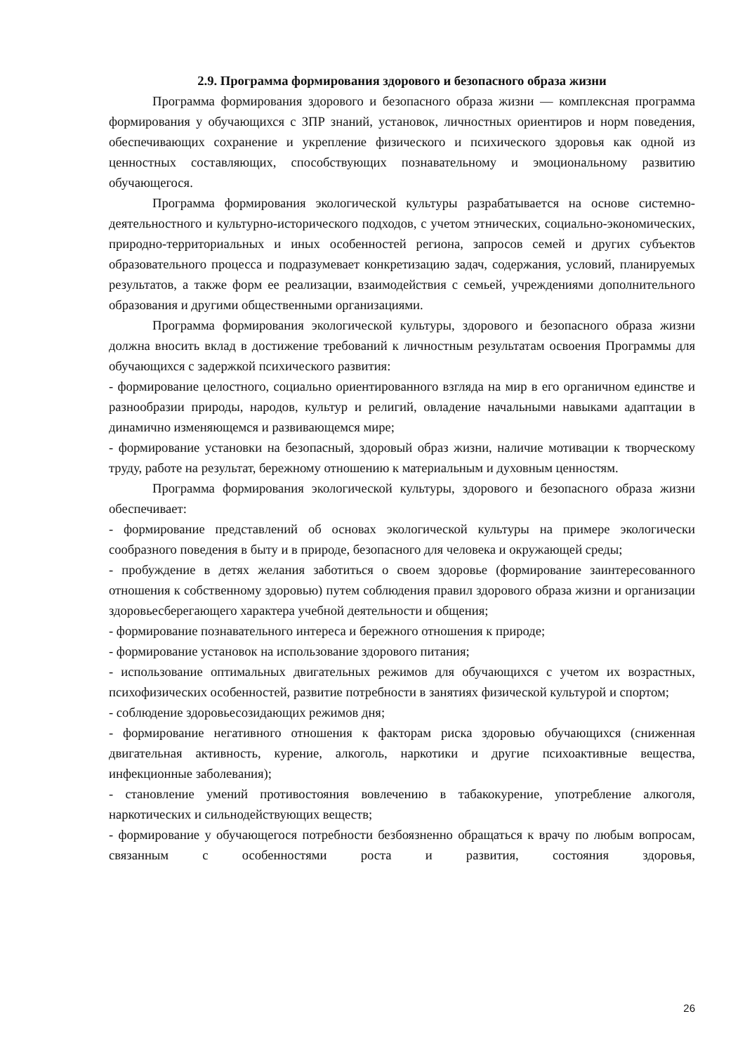2.9. Программа формирования здорового и безопасного образа жизни
Программа формирования здорового и безопасного образа жизни — комплексная программа формирования у обучающихся с ЗПР знаний, установок, личностных ориентиров и норм поведения, обеспечивающих сохранение и укрепление физического и психического здоровья как одной из ценностных составляющих, способствующих познавательному и эмоциональному развитию обучающегося.
Программа формирования экологической культуры разрабатывается на основе системно-деятельностного и культурно-исторического подходов, с учетом этнических, социально-экономических, природно-территориальных и иных особенностей региона, запросов семей и других субъектов образовательного процесса и подразумевает конкретизацию задач, содержания, условий, планируемых результатов, а также форм ее реализации, взаимодействия с семьей, учреждениями дополнительного образования и другими общественными организациями.
Программа формирования экологической культуры, здорового и безопасного образа жизни должна вносить вклад в достижение требований к личностным результатам освоения Программы для обучающихся с задержкой психического развития:
- формирование целостного, социально ориентированного взгляда на мир в его органичном единстве и разнообразии природы, народов, культур и религий, овладение начальными навыками адаптации в динамично изменяющемся и развивающемся мире;
- формирование установки на безопасный, здоровый образ жизни, наличие мотивации к творческому труду, работе на результат, бережному отношению к материальным и духовным ценностям.
Программа формирования экологической культуры, здорового и безопасного образа жизни обеспечивает:
- формирование представлений об основах экологической культуры на примере экологически сообразного поведения в быту и в природе, безопасного для человека и окружающей среды;
- пробуждение в детях желания заботиться о своем здоровье (формирование заинтересованного отношения к собственному здоровью) путем соблюдения правил здорового образа жизни и организации здоровьесберегающего характера учебной деятельности и общения;
- формирование познавательного интереса и бережного отношения к природе;
- формирование установок на использование здорового питания;
- использование оптимальных двигательных режимов для обучающихся с учетом их возрастных, психофизических особенностей, развитие потребности в занятиях физической культурой и спортом;
- соблюдение здоровьесозидающих режимов дня;
- формирование негативного отношения к факторам риска здоровью обучающихся (сниженная двигательная активность, курение, алкоголь, наркотики и другие психоактивные вещества, инфекционные заболевания);
- становление умений противостояния вовлечению в табакокурение, употребление алкоголя, наркотических и сильнодействующих веществ;
- формирование у обучающегося потребности безбоязненно обращаться к врачу по любым вопросам, связанным с особенностями роста и развития, состояния здоровья,
26